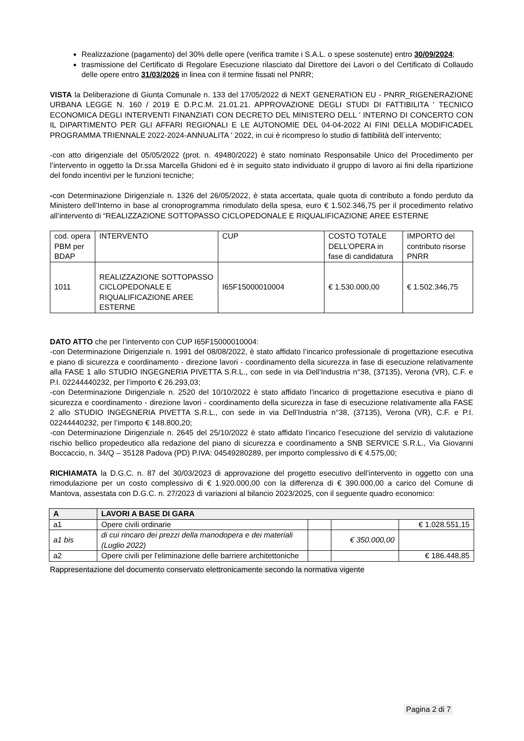Realizzazione (pagamento) del 30% delle opere (verifica tramite i S.A.L. o spese sostenute) entro 30/09/2024;
trasmissione del Certificato di Regolare Esecuzione rilasciato dal Direttore dei Lavori o del Certificato di Collaudo delle opere entro 31/03/2026 in linea con il termine fissati nel PNRR;
VISTA la Deliberazione di Giunta Comunale n. 133 del 17/05/2022 di NEXT GENERATION EU - PNRR_RIGENERAZIONE URBANA LEGGE N. 160 / 2019 E D.P.C.M. 21.01.21. APPROVAZIONE DEGLI STUDI DI FATTIBILITA ' TECNICO ECONOMICA DEGLI INTERVENTI FINANZIATI CON DECRETO DEL MINISTERO DELL ' INTERNO DI CONCERTO CON IL DIPARTIMENTO PER GLI AFFARI REGIONALI E LE AUTONOMIE DEL 04-04-2022 AI FINI DELLA MODIFICADEL PROGRAMMA TRIENNALE 2022-2024-ANNUALITA ' 2022, in cui è ricompreso lo studio di fattibilità dell´intervento;
-con atto dirigenziale del 05/05/2022 (prot. n. 49480/2022) è stato nominato Responsabile Unico del Procedimento per l’intervento in oggetto la Dr.ssa Marcella Ghidoni ed è in seguito stato individuato il gruppo di lavoro ai fini della ripartizione del fondo incentivi per le funzioni tecniche;
-con Determinazione Dirigenziale n. 1326 del 26/05/2022, è stata accertata, quale quota di contributo a fondo perduto da Ministero dell’Interno in base al cronoprogramma rimodulato della spesa, euro € 1.502.346,75 per il procedimento relativo all’intervento di “REALIZZAZIONE SOTTOPASSO CICLOPEDONALE E RIQUALIFICAZIONE AREE ESTERNE
| cod. opera PBM per BDAP | INTERVENTO | CUP | COSTO TOTALE DELL’OPERA in fase di candidatura | IMPORTO del contributo risorse PNRR |
| --- | --- | --- | --- | --- |
| 1011 | REALIZZAZIONE SOTTOPASSO CICLOPEDONALE E RIQUALIFICAZIONE AREE ESTERNE | I65F15000010004 | € 1.530.000,00 | € 1.502.346,75 |
DATO ATTO che per l’intervento con CUP I65F15000010004:
-con Determinazione Dirigenziale n. 1991 del 08/08/2022, è stato affidato l’incarico professionale di progettazione esecutiva e piano di sicurezza e coordinamento - direzione lavori - coordinamento della sicurezza in fase di esecuzione relativamente alla FASE 1 allo STUDIO INGEGNERIA PIVETTA S.R.L., con sede in via Dell’Industria n°38, (37135), Verona (VR), C.F. e P.I. 02244440232, per l’importo € 26.293,03;
-con Determinazione Dirigenziale n. 2520 del 10/10/2022 è stato affidato l’incarico di progettazione esecutiva e piano di sicurezza e coordinamento - direzione lavori - coordinamento della sicurezza in fase di esecuzione relativamente alla FASE 2 allo STUDIO INGEGNERIA PIVETTA S.R.L., con sede in via Dell’Industria n°38, (37135), Verona (VR), C.F. e P.I. 02244440232, per l’importo € 148.800,20;
-con Determinazione Dirigenziale n. 2645 del 25/10/2022 è stato affidato l’incarico l’esecuzione del servizio di valutazione rischio bellico propedeutico alla redazione del piano di sicurezza e coordinamento a SNB SERVICE S.R.L., Via Giovanni Boccaccio, n. 34/Q – 35128 Padova (PD) P.IVA: 04549280289, per importo complessivo di € 4.575,00;
RICHIAMATA la D.G.C. n. 87 del 30/03/2023 di approvazione del progetto esecutivo dell’intervento in oggetto con una rimodulazione per un costo complessivo di € 1.920.000,00 con la differenza di € 390.000,00 a carico del Comune di Mantova, assestata con D.G.C. n. 27/2023 di variazioni al bilancio 2023/2025, con il seguente quadro economico:
| A | LAVORI A BASE DI GARA | | | |
| a1 | Opere civili ordinarie | | | € 1.028.551,15 |
| a1 bis | di cui rincaro dei prezzi della manodopera e dei materiali (Luglio 2022) | | € 350.000,00 | |
| a2 | Opere civili per l'eliminazione delle barriere architettoniche | | | € 186.448,85 |
Rappresentazione del documento conservato elettronicamente secondo la normativa vigente
Pagina 2 di 7